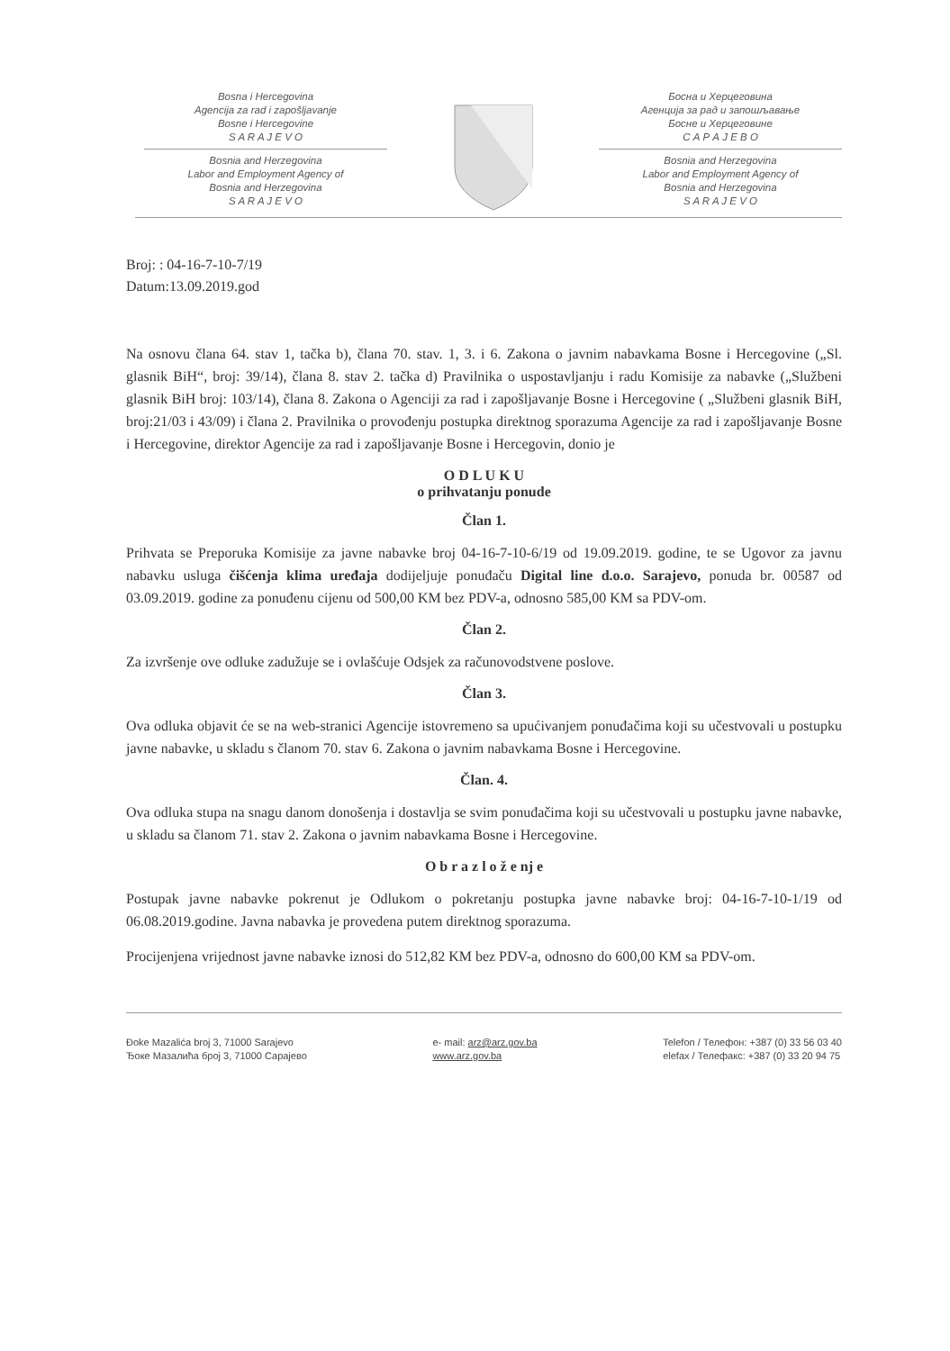Bosna i Hercegovina
Agencija za rad i zapošljavanje
Bosne i Hercegovine
S A R A J E V O
Bosnia and Herzegovina
Labor and Employment Agency of
Bosnia and Herzegovina
S A R A J E V O
Босна и Херцеговина
Агенција за рад и запошљавање
Босне и Херцеговине
С А Р А Ј Е В О
Bosnia and Herzegovina
Labor and Employment Agency of
Bosnia and Herzegovina
S A R A J E V O
Broj: : 04-16-7-10-7/19
Datum:13.09.2019.god
Na osnovu člana 64. stav 1, tačka b), člana 70. stav. 1, 3. i 6. Zakona o javnim nabavkama Bosne i Hercegovine („Sl. glasnik BiH“, broj: 39/14), člana 8. stav 2. tačka d) Pravilnika o uspostavljanju i radu Komisije za nabavke („Službeni glasnik BiH broj: 103/14), člana 8. Zakona o Agenciji za rad i zapošljavanje Bosne i Hercegovine ( „Službeni glasnik BiH, broj:21/03 i 43/09) i člana 2. Pravilnika o provođenju postupka direktnog sporazuma Agencije za rad i zapošljavanje Bosne i Hercegovine, direktor Agencije za rad i zapošljavanje Bosne i Hercegovin, donio je
O D L U K U
o prihvatanju ponude
Član 1.
Prihvata se Preporuka Komisije za javne nabavke broj 04-16-7-10-6/19 od 19.09.2019. godine, te se Ugovor za javnu nabavku usluga čišćenja klima uređaja dodijeljuje ponuđaču Digital line d.o.o. Sarajevo, ponuda br. 00587 od 03.09.2019. godine za ponuđenu cijenu od 500,00 KM bez PDV-a, odnosno 585,00 KM sa PDV-om.
Član 2.
Za izvršenje ove odluke zadužuje se i ovlašćuje Odsjek za računovodstvene poslove.
Član 3.
Ova odluka objavit će se na web-stranici Agencije istovremeno sa upućivanjem ponuđačima koji su učestvovali u postupku javne nabavke, u skladu s članom 70. stav 6. Zakona o javnim nabavkama Bosne i Hercegovine.
Član. 4.
Ova odluka stupa na snagu danom donošenja i dostavlja se svim ponuđačima koji su učestvovali u postupku javne nabavke, u skladu sa članom 71. stav 2. Zakona o javnim nabavkama Bosne i Hercegovine.
O b r a z l o ž e nj e
Postupak javne nabavke pokrenut je Odlukom o pokretanju postupka javne nabavke broj: 04-16-7-10-1/19 od 06.08.2019.godine. Javna nabavka je provedena putem direktnog sporazuma.
Procijenjena vrijednost javne nabavke iznosi do 512,82 KM bez PDV-a, odnosno do 600,00 KM sa PDV-om.
Đoke Mazalića broj 3, 71000 Sarajevo
Ђоке Мазалића број 3, 71000 Сарајево
e- mail: arz@arz.gov.ba
www.arz.gov.ba
Telefon / Телефон: +387 (0) 33 56 03 40
elefax / Телефакс: +387 (0) 33 20 94 75